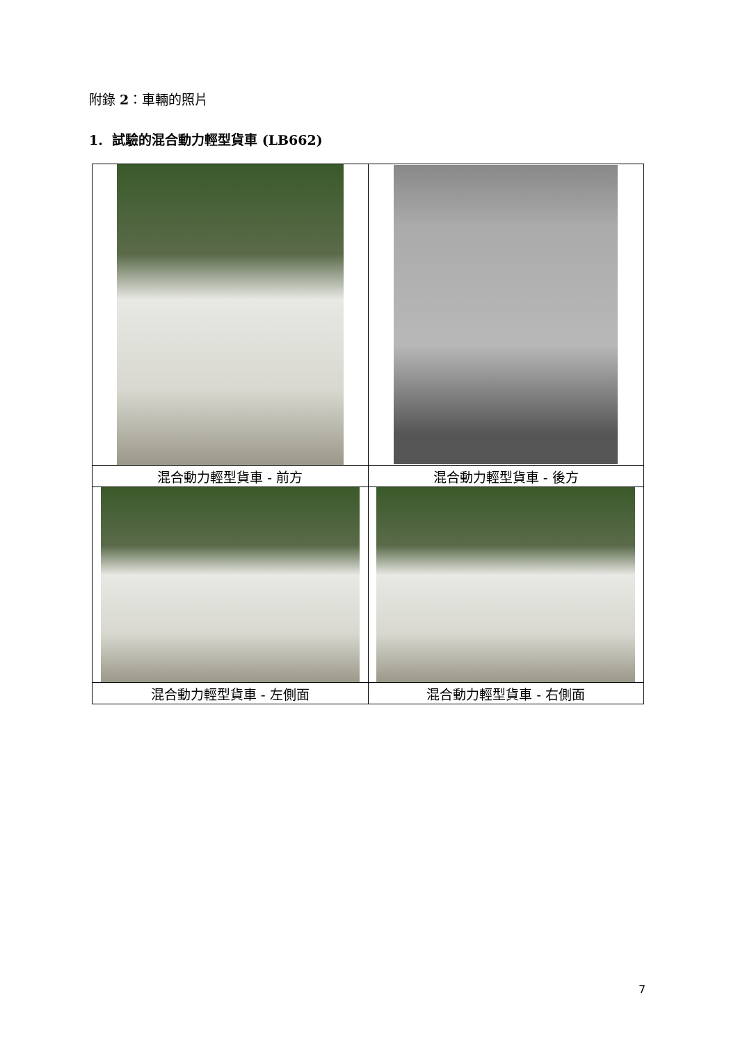附錄 2：車輛的照片
1. 試驗的混合動力輕型貨車 (LB662)
| 混合動力輕型貨車 - 前方 | 混合動力輕型貨車 - 後方 |
| 混合動力輕型貨車 - 左側面 | 混合動力輕型貨車 - 右側面 |
7